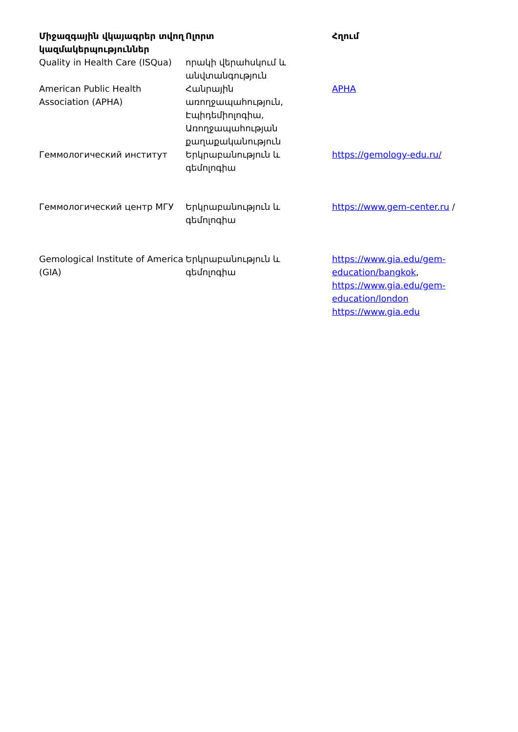| Միջազգային վկայագրեր տվող կազմակերպություններ | Ոլորտ | Հղում |
| --- | --- | --- |
| Quality in Health Care (ISQua) | որակի վերահսկում և անվտանգություն | |
| American Public Health Association (APHA) | Հանրային առողջապահություն, Էպիդեմիոլոգիա, Առողջապահության քաղաքականություն | APHA |
| Геммологический институт | Երկրաբանություն և գեմոլոգիա | https://gemology-edu.ru/ |
| Геммологический центр МГУ | Երկրաբանություն և գեմոլոգիա | https://www.gem-center.ru / |
| Gemological Institute of America (GIA) | Երկրաբանություն և գեմոլոգիա | https://www.gia.edu/gem-education/bangkok , https://www.gia.edu/gem-education/london https://www.gia.edu |